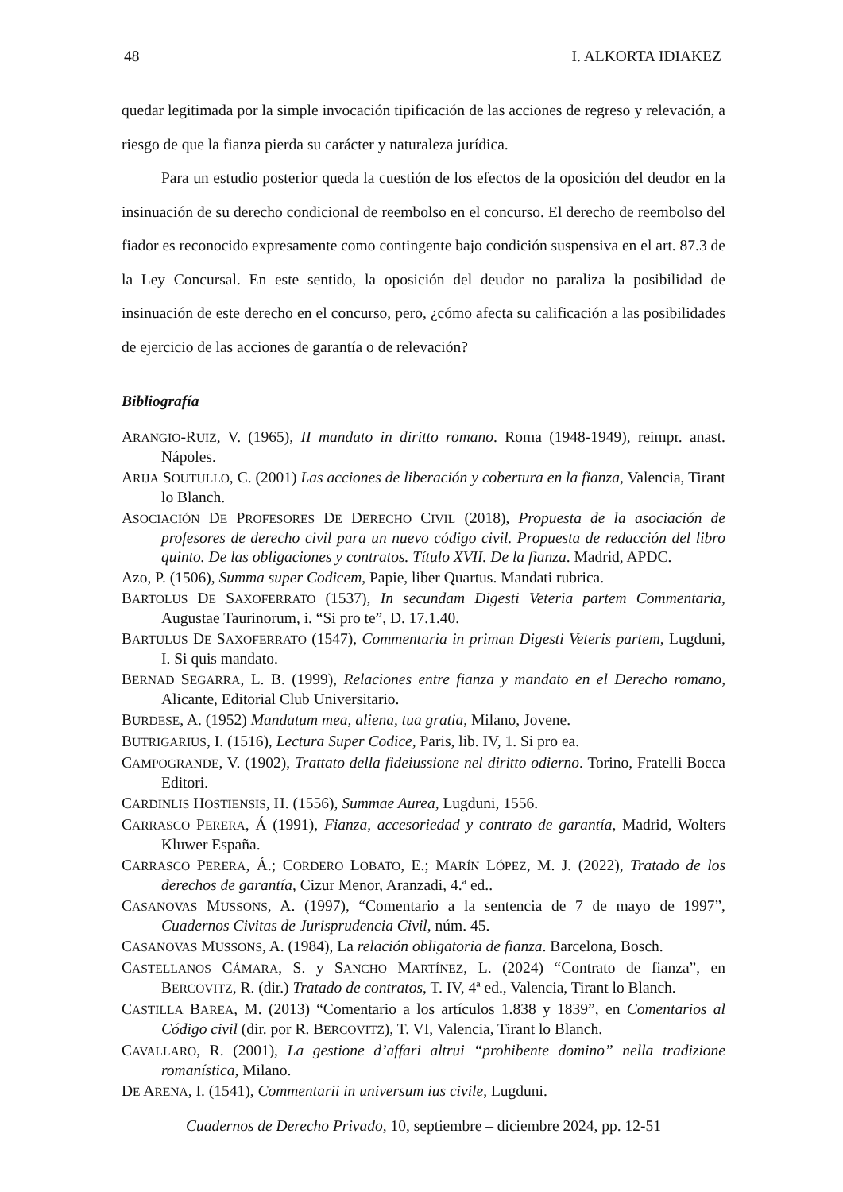48 I. ALKORTA IDIAKEZ
quedar legitimada por la simple invocación tipificación de las acciones de regreso y relevación, a riesgo de que la fianza pierda su carácter y naturaleza jurídica.
Para un estudio posterior queda la cuestión de los efectos de la oposición del deudor en la insinuación de su derecho condicional de reembolso en el concurso. El derecho de reembolso del fiador es reconocido expresamente como contingente bajo condición suspensiva en el art. 87.3 de la Ley Concursal. En este sentido, la oposición del deudor no paraliza la posibilidad de insinuación de este derecho en el concurso, pero, ¿cómo afecta su calificación a las posibilidades de ejercicio de las acciones de garantía o de relevación?
Bibliografía
ARANGIO-RUIZ, V. (1965), II mandato in diritto romano. Roma (1948-1949), reimpr. anast. Nápoles.
ARIJA SOUTULLO, C. (2001) Las acciones de liberación y cobertura en la fianza, Valencia, Tirant lo Blanch.
ASOCIACIÓN DE PROFESORES DE DERECHO CIVIL (2018), Propuesta de la asociación de profesores de derecho civil para un nuevo código civil. Propuesta de redacción del libro quinto. De las obligaciones y contratos. Título XVII. De la fianza. Madrid, APDC.
Azo, P. (1506), Summa super Codicem, Papie, liber Quartus. Mandati rubrica.
BARTOLUS DE SAXOFERRATO (1537), In secundam Digesti Veteria partem Commentaria, Augustae Taurinorum, i. “Si pro te”, D. 17.1.40.
BARTULUS DE SAXOFERRATO (1547), Commentaria in priman Digesti Veteris partem, Lugduni, I. Si quis mandato.
BERNAD SEGARRA, L. B. (1999), Relaciones entre fianza y mandato en el Derecho romano, Alicante, Editorial Club Universitario.
BURDESE, A. (1952) Mandatum mea, aliena, tua gratia, Milano, Jovene.
BUTRIGARIUS, I. (1516), Lectura Super Codice, Paris, lib. IV, 1. Si pro ea.
CAMPOGRANDE, V. (1902), Trattato della fideiussione nel diritto odierno. Torino, Fratelli Bocca Editori.
CARDINLIS HOSTIENSIS, H. (1556), Summae Aurea, Lugduni, 1556.
CARRASCO PERERA, Á (1991), Fianza, accesoriedad y contrato de garantía, Madrid, Wolters Kluwer España.
CARRASCO PERERA, Á.; CORDERO LOBATO, E.; MARÍN LÓPEZ, M. J. (2022), Tratado de los derechos de garantía, Cizur Menor, Aranzadi, 4.ª ed..
CASANOVAS MUSSONS, A. (1997), “Comentario a la sentencia de 7 de mayo de 1997”, Cuadernos Civitas de Jurisprudencia Civil, núm. 45.
CASANOVAS MUSSONS, A. (1984), La relación obligatoria de fianza. Barcelona, Bosch.
CASTELLANOS CÁMARA, S. y SANCHO MARTÍNEZ, L. (2024) “Contrato de fianza”, en BERCOVITZ, R. (dir.) Tratado de contratos, T. IV, 4ª ed., Valencia, Tirant lo Blanch.
CASTILLA BAREA, M. (2013) “Comentario a los artículos 1.838 y 1839”, en Comentarios al Código civil (dir. por R. BERCOVITZ), T. VI, Valencia, Tirant lo Blanch.
CAVALLARO, R. (2001), La gestione d’affari altrui “prohibente domino” nella tradizione romanística, Milano.
DE ARENA, I. (1541), Commentarii in universum ius civile, Lugduni.
Cuadernos de Derecho Privado, 10, septiembre – diciembre 2024, pp. 12-51